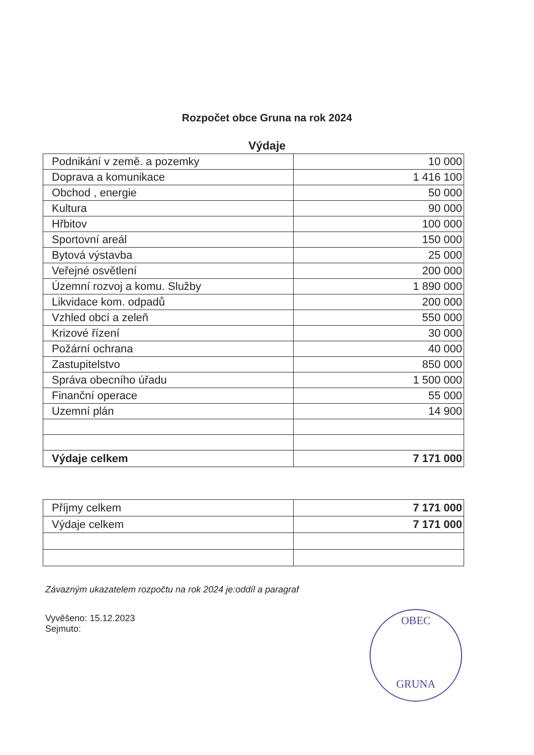Rozpočet obce Gruna na rok 2024
Výdaje
| Podnikání v země. a pozemky | 10 000 |
| Doprava a komunikace | 1 416 100 |
| Obchod , energie | 50 000 |
| Kultura | 90 000 |
| Hřbitov | 100 000 |
| Sportovní areál | 150 000 |
| Bytová výstavba | 25 000 |
| Veřejné osvětlení | 200 000 |
| Územní rozvoj a komu. Služby | 1 890 000 |
| Likvidace kom. odpadů | 200 000 |
| Vzhled obcí a zeleň | 550 000 |
| Krizové řízení | 30 000 |
| Požární ochrana | 40 000 |
| Zastupitelstvo | 850 000 |
| Správa obecního úřadu | 1 500 000 |
| Finanční operace | 55 000 |
| Uzemní plán | 14 900 |
| Výdaje celkem | 7 171 000 |
| Příjmy celkem | 7 171 000 |
| Výdaje celkem | 7 171 000 |
Závazným ukazatelem rozpočtu na rok 2024 je:oddíl a paragraf
Vyvěšeno: 15.12.2023
Sejmuto:
OBEC
GRUNA